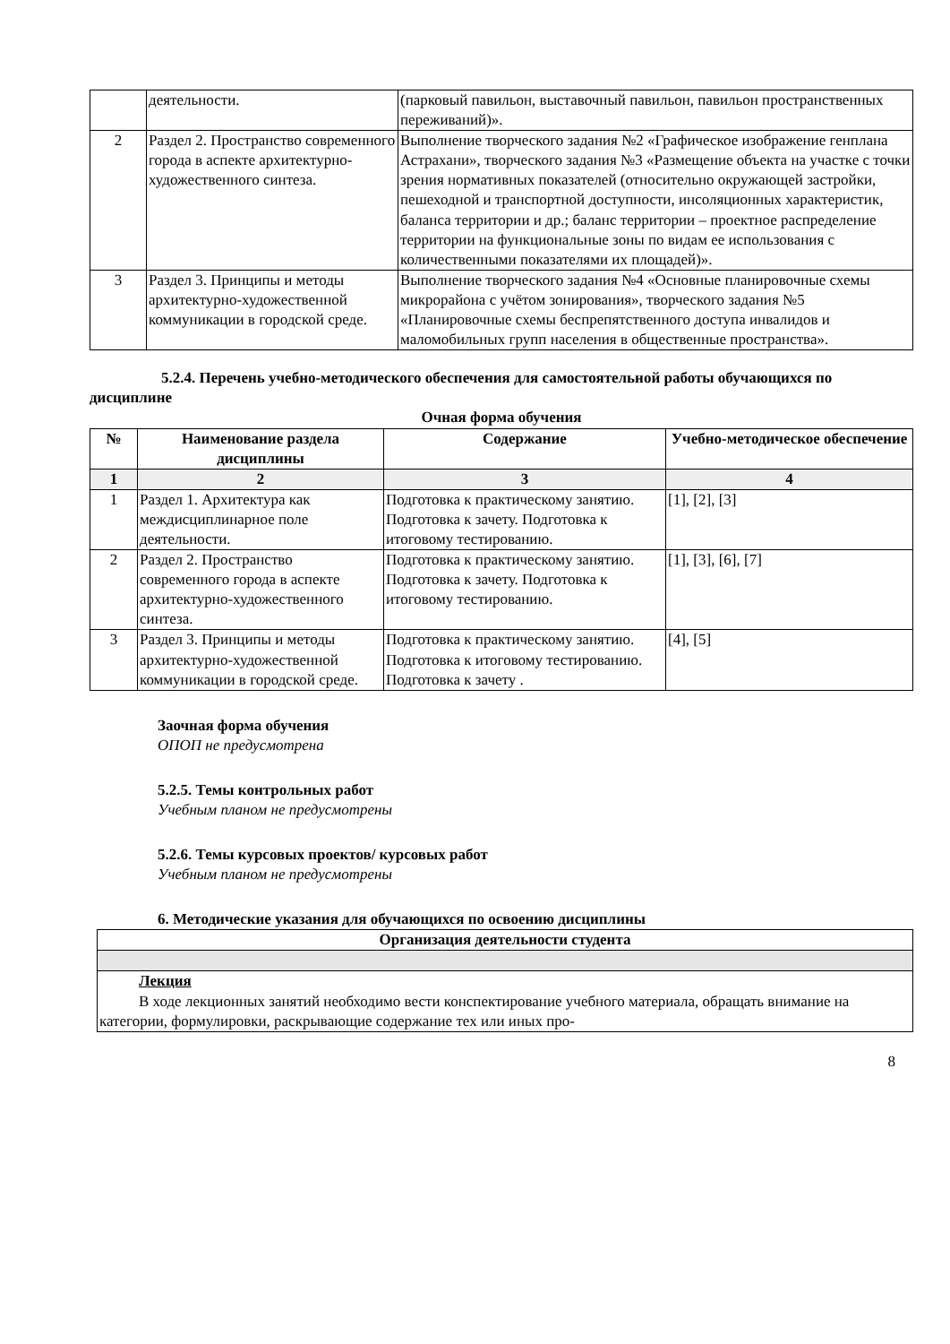| | деятельности. | (парковый павильон, выставочный павильон, павильон пространственных переживаний)». |
| 2 | Раздел 2. Пространство современного города в аспекте архитектурно-художественного синтеза. | Выполнение творческого задания №2 «Графическое изображение генплана Астрахани», творческого задания №3 «Размещение объекта на участке с точки зрения нормативных показателей (относительно окружающей застройки, пешеходной и транспортной доступности, инсоляционных характеристик, баланса территории и др.; баланс территории – проектное распределение территории на функциональные зоны по видам ее использования с количественными показателями их площадей)». |
| 3 | Раздел 3. Принципы и методы архитектурно-художественной коммуникации в городской среде. | Выполнение творческого задания №4 «Основные планировочные схемы микрорайона с учётом зонирования», творческого задания №5 «Планировочные схемы беспрепятственного доступа инвалидов и маломобильных групп населения в общественные пространства». |
5.2.4. Перечень учебно-методического обеспечения для самостоятельной работы обучающихся по дисциплине
Очная форма обучения
| № | Наименование раздела дисциплины | Содержание | Учебно-методическое обеспечение |
| --- | --- | --- | --- |
| 1 | 2 | 3 | 4 |
| 1 | Раздел 1. Архитектура как междисциплинарное поле деятельности. | Подготовка к практическому занятию. Подготовка к зачету. Подготовка к итоговому тестированию. | [1], [2], [3] |
| 2 | Раздел 2. Пространство современного города в аспекте архитектурно-художественного синтеза. | Подготовка к практическому занятию. Подготовка к зачету. Подготовка к итоговому тестированию. | [1], [3], [6], [7] |
| 3 | Раздел 3. Принципы и методы архитектурно-художественной коммуникации в городской среде. | Подготовка к практическому занятию. Подготовка к итоговому тестированию. Подготовка к зачету . | [4], [5] |
Заочная форма обучения
ОПОП не предусмотрена
5.2.5. Темы контрольных работ
Учебным планом не предусмотрены
5.2.6. Темы курсовых проектов/ курсовых работ
Учебным планом не предусмотрены
6. Методические указания для обучающихся по освоению дисциплины
| Организация деятельности студента |
| --- |
| Лекция В ходе лекционных занятий необходимо вести конспектирование учебного материала, обращать внимание на категории, формулировки, раскрывающие содержание тех или иных про- |
8